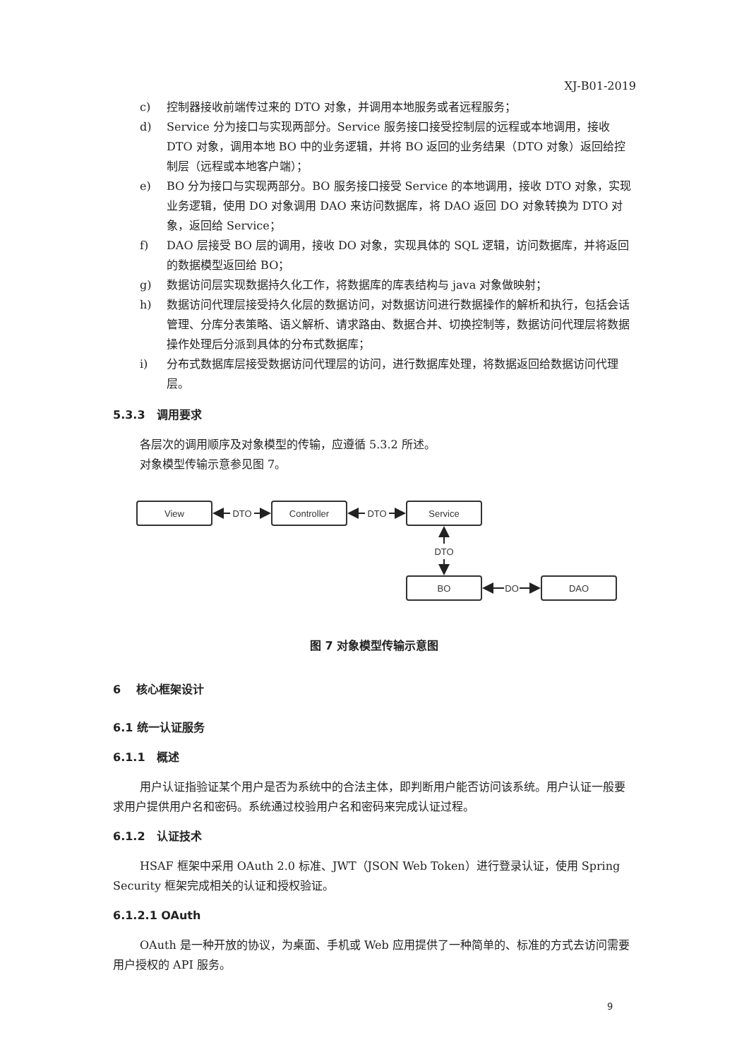XJ-B01-2019
c) 控制器接收前端传过来的 DTO 对象，并调用本地服务或者远程服务；
d) Service 分为接口与实现两部分。Service 服务接口接受控制层的远程或本地调用，接收 DTO 对象，调用本地 BO 中的业务逻辑，并将 BO 返回的业务结果（DTO 对象）返回给控制层（远程或本地客户端）；
e) BO 分为接口与实现两部分。BO 服务接口接受 Service 的本地调用，接收 DTO 对象，实现业务逻辑，使用 DO 对象调用 DAO 来访问数据库，将 DAO 返回 DO 对象转换为 DTO 对象，返回给 Service；
f) DAO 层接受 BO 层的调用，接收 DO 对象，实现具体的 SQL 逻辑，访问数据库，并将返回的数据模型返回给 BO；
g) 数据访问层实现数据持久化工作，将数据库的库表结构与 java 对象做映射；
h) 数据访问代理层接受持久化层的数据访问，对数据访问进行数据操作的解析和执行，包括会话管理、分库分表策略、语义解析、请求路由、数据合并、切换控制等，数据访问代理层将数据操作处理后分派到具体的分布式数据库；
i) 分布式数据库层接受数据访问代理层的访问，进行数据库处理，将数据返回给数据访问代理层。
5.3.3　调用要求
各层次的调用顺序及对象模型的传输，应遵循 5.3.2 所述。
对象模型传输示意参见图 7。
View
Controller
Service
BO
DAO
DTO
DTO
DTO
DO
图 7 对象模型传输示意图
6　 核心框架设计
6.1 统一认证服务
6.1.1　概述
用户认证指验证某个用户是否为系统中的合法主体，即判断用户能否访问该系统。用户认证一般要求用户提供用户名和密码。系统通过校验用户名和密码来完成认证过程。
6.1.2　认证技术
HSAF 框架中采用 OAuth 2.0 标准、JWT（JSON Web Token）进行登录认证，使用 Spring Security 框架完成相关的认证和授权验证。
6.1.2.1 OAuth
OAuth 是一种开放的协议，为桌面、手机或 Web 应用提供了一种简单的、标准的方式去访问需要用户授权的 API 服务。
9